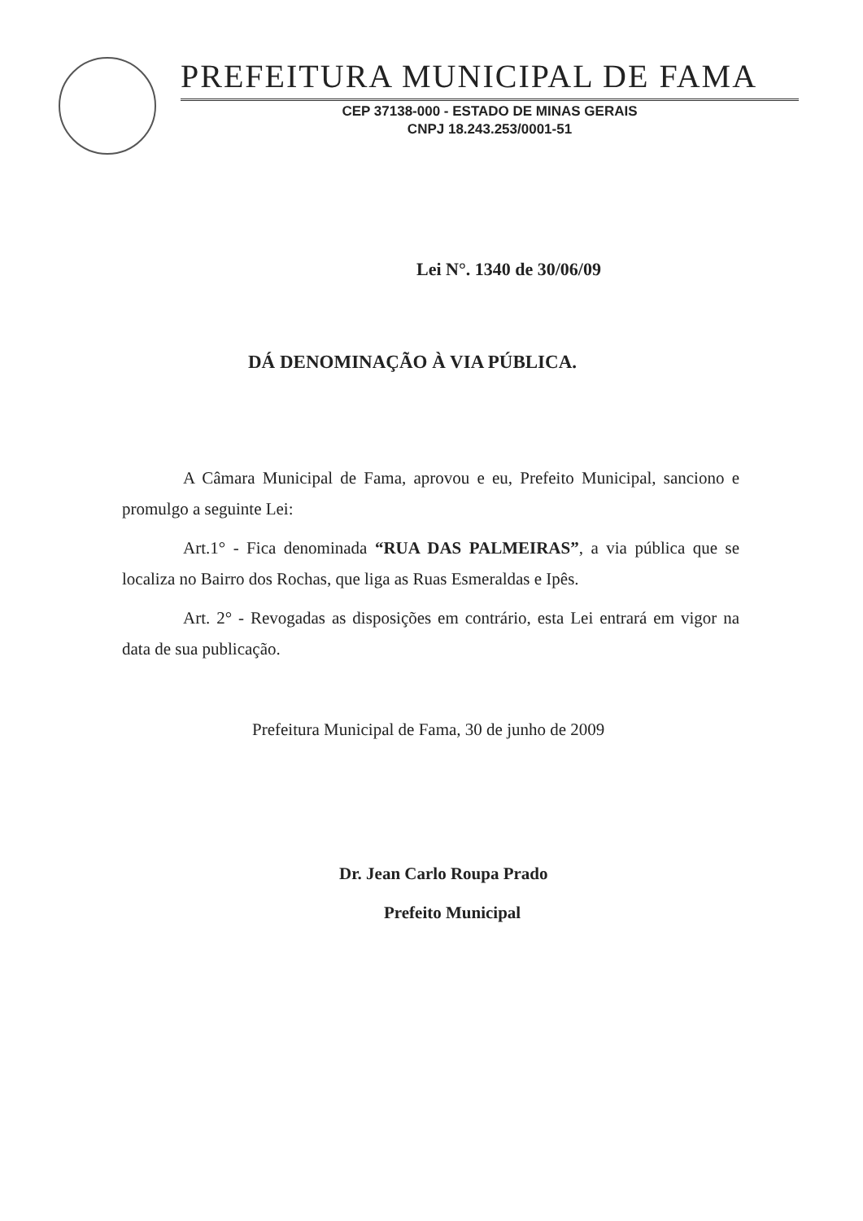PREFEITURA MUNICIPAL DE FAMA
CEP 37138-000 - ESTADO DE MINAS GERAIS
CNPJ 18.243.253/0001-51
Lei N°. 1340 de 30/06/09
DÁ DENOMINAÇÃO À VIA PÚBLICA.
A Câmara Municipal de Fama, aprovou e eu, Prefeito Municipal, sanciono e promulgo a seguinte Lei:
Art.1° - Fica denominada “RUA DAS PALMEIRAS”, a via pública que se localiza no Bairro dos Rochas, que liga as Ruas Esmeraldas e Ipês.
Art. 2° - Revogadas as disposições em contrário, esta Lei entrará em vigor na data de sua publicação.
Prefeitura Municipal de Fama, 30 de junho de 2009
Dr. Jean Carlo Roupa Prado
Prefeito Municipal